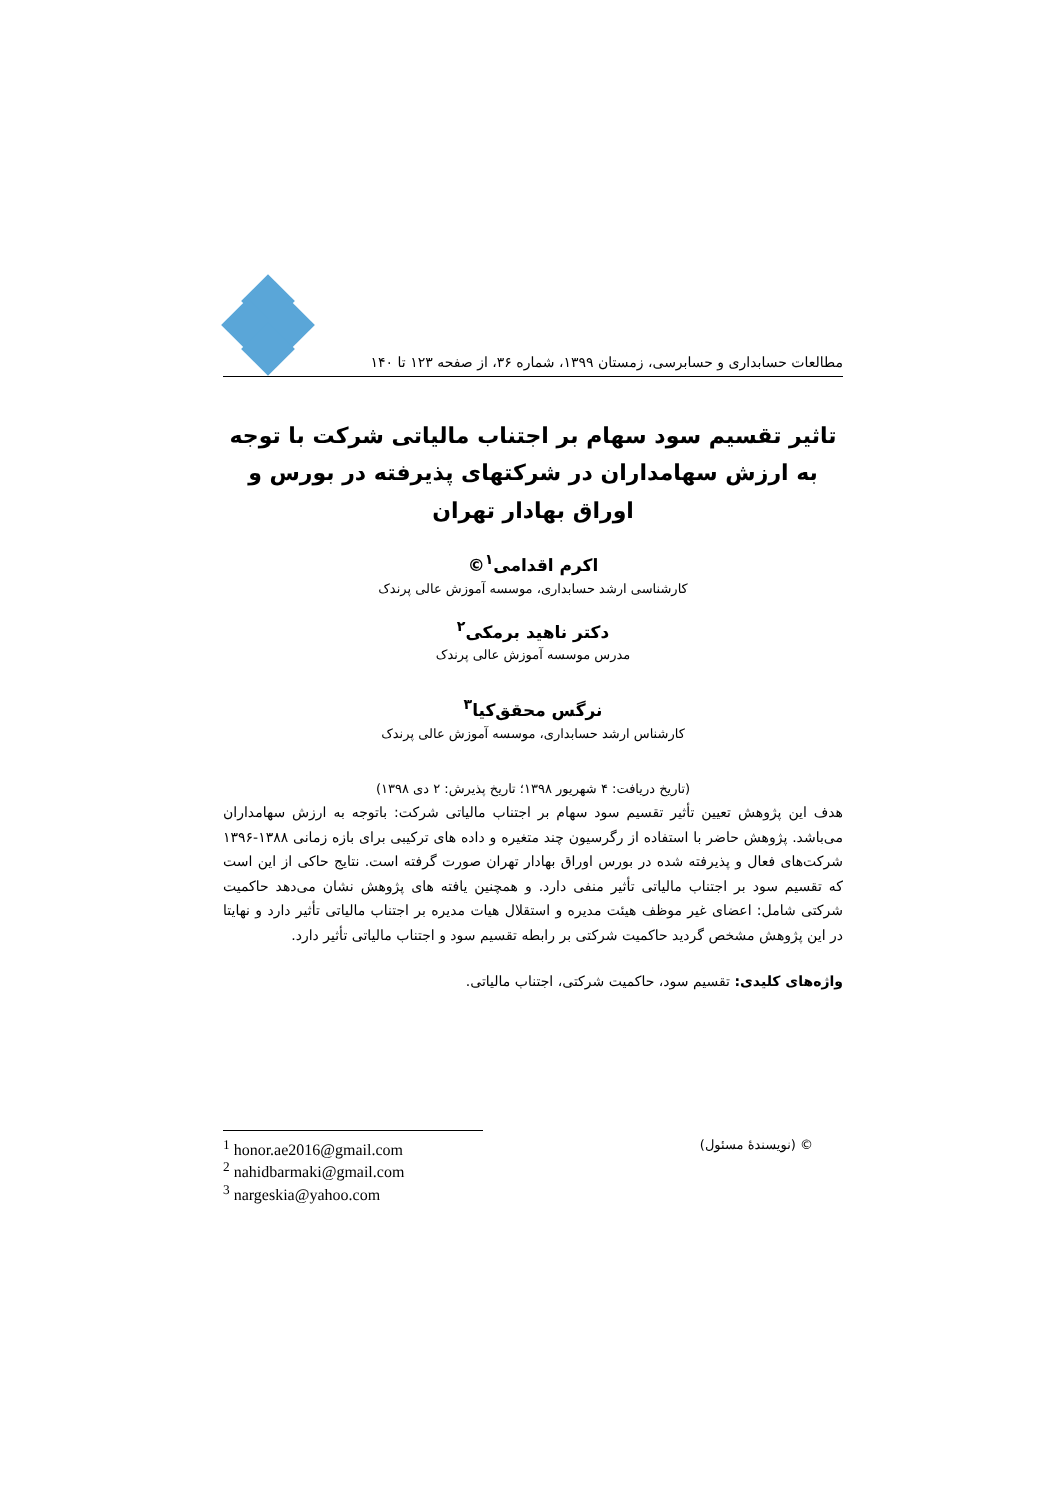مطالعات حسابداری و حسابرسی، زمستان ۱۳۹۹، شماره ۳۶، از صفحه ۱۲۳ تا ۱۴۰
تاثیر تقسیم سود سهام بر اجتناب مالیاتی شرکت با توجه به ارزش سهامداران در شرکتهای پذیرفته در بورس و اوراق بهادار تهران
اکرم اقدامی<sup>۱</sup>©
کارشناسی ارشد حسابداری، موسسه آموزش عالی پرندک
دکتر ناهید برمکی<sup>۲</sup>
مدرس موسسه آموزش عالی پرندک
نرگس محقق‌کیا<sup>۳</sup>
کارشناس ارشد حسابداری، موسسه آموزش عالی پرندک
(تاریخ دریافت: ۴ شهریور ۱۳۹۸؛ تاریخ پذیرش: ۲ دی ۱۳۹۸)
هدف این پژوهش تعیین تأثیر تقسیم سود سهام بر اجتناب مالیاتی شرکت: باتوجه به ارزش سهامداران می‌باشد. پژوهش حاضر با استفاده از رگرسیون چند متغیره و داده های ترکیبی برای بازه زمانی ۱۳۸۸-۱۳۹۶ شرکت‌های فعال و پذیرفته شده در بورس اوراق بهادار تهران صورت گرفته است. نتایج حاکی از این است که تقسیم سود بر اجتناب مالیاتی تأثیر منفی دارد. و همچنین یافته های پژوهش نشان می‌دهد حاکمیت شرکتی شامل: اعضای غیر موظف هیئت مدیره و استقلال هیات مدیره بر اجتناب مالیاتی تأثیر دارد و نهایتا در این پژوهش مشخص گردید حاکمیت شرکتی بر رابطه تقسیم سود و اجتناب مالیاتی تأثیر دارد.
واژه‌های کلیدی: تقسیم سود، حاکمیت شرکتی، اجتناب مالیاتی.
<sup>1</sup> honor.ae2016@gmail.com
<sup>2</sup> nahidbarmaki@gmail.com
<sup>3</sup> nargeskia@yahoo.com
© (نویسندهٔ مسئول)